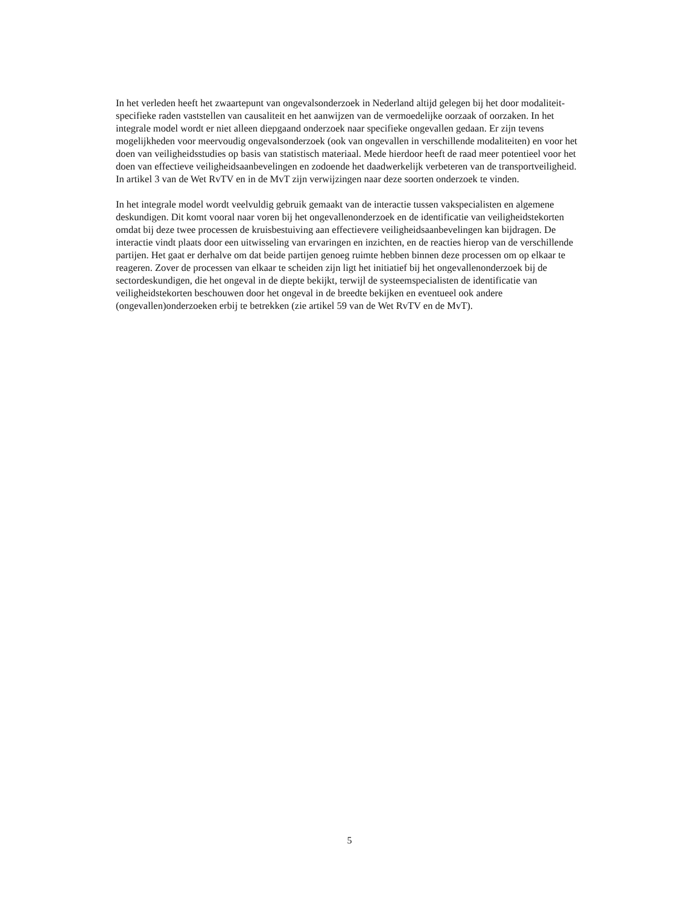In het verleden heeft het zwaartepunt van ongevalsonderzoek in Nederland altijd gelegen bij het door modaliteit-specifieke raden vaststellen van causaliteit en het aanwijzen van de vermoedelijke oorzaak of oorzaken. In het integrale model wordt er niet alleen diepgaand onderzoek naar specifieke ongevallen gedaan. Er zijn tevens mogelijkheden voor meervoudig ongevalsonderzoek (ook van ongevallen in verschillende modaliteiten) en voor het doen van veiligheidsstudies op basis van statistisch materiaal. Mede hierdoor heeft de raad meer potentieel voor het doen van effectieve veiligheidsaanbevelingen en zodoende het daadwerkelijk verbeteren van de transportveiligheid. In artikel 3 van de Wet RvTV en in de MvT zijn verwijzingen naar deze soorten onderzoek te vinden.
In het integrale model wordt veelvuldig gebruik gemaakt van de interactie tussen vakspecialisten en algemene deskundigen. Dit komt vooral naar voren bij het ongevallenonderzoek en de identificatie van veiligheidstekorten omdat bij deze twee processen de kruisbestuiving aan effectievere veiligheidsaanbevelingen kan bijdragen. De interactie vindt plaats door een uitwisseling van ervaringen en inzichten, en de reacties hierop van de verschillende partijen. Het gaat er derhalve om dat beide partijen genoeg ruimte hebben binnen deze processen om op elkaar te reageren. Zover de processen van elkaar te scheiden zijn ligt het initiatief bij het ongevallenonderzoek bij de sectordeskundigen, die het ongeval in de diepte bekijkt, terwijl de systeemspecialisten de identificatie van veiligheidstekorten beschouwen door het ongeval in de breedte bekijken en eventueel ook andere (ongevallen)onderzoeken erbij te betrekken (zie artikel 59 van de Wet RvTV en de MvT).
5